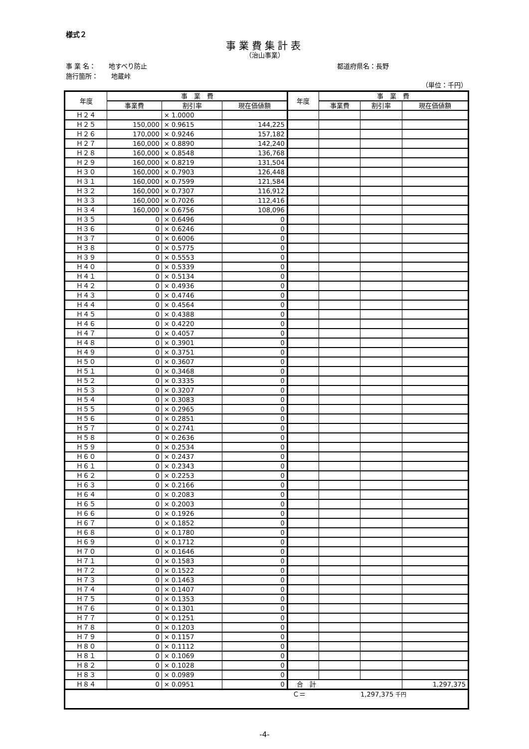様式２
事業費集計表
（治山事業）
事 業 名：　　地すべり防止
施行箇所：　　地蔵峠
都道府県名：長野
（単位：千円）
| 年度 | 事 業 費 | | | 年度 | 事 業 費 | | |
| --- | --- | --- | --- | --- | --- | --- | --- |
| | 事業費 | 割引率 | 現在価値額 | | 事業費 | 割引率 | 現在価値額 |
| Ｈ２４ | | × 1.0000 | | | | | |
| Ｈ２５ | 150,000 | × 0.9615 | 144,225 | | | | |
| Ｈ２６ | 170,000 | × 0.9246 | 157,182 | | | | |
| Ｈ２７ | 160,000 | × 0.8890 | 142,240 | | | | |
| Ｈ２８ | 160,000 | × 0.8548 | 136,768 | | | | |
| Ｈ２９ | 160,000 | × 0.8219 | 131,504 | | | | |
| Ｈ３０ | 160,000 | × 0.7903 | 126,448 | | | | |
| Ｈ３１ | 160,000 | × 0.7599 | 121,584 | | | | |
| Ｈ３２ | 160,000 | × 0.7307 | 116,912 | | | | |
| Ｈ３３ | 160,000 | × 0.7026 | 112,416 | | | | |
| Ｈ３４ | 160,000 | × 0.6756 | 108,096 | | | | |
| Ｈ３５ | 0 | × 0.6496 | 0 | | | | |
| Ｈ３６ | 0 | × 0.6246 | 0 | | | | |
| Ｈ３７ | 0 | × 0.6006 | 0 | | | | |
| Ｈ３８ | 0 | × 0.5775 | 0 | | | | |
| Ｈ３９ | 0 | × 0.5553 | 0 | | | | |
| Ｈ４０ | 0 | × 0.5339 | 0 | | | | |
| Ｈ４１ | 0 | × 0.5134 | 0 | | | | |
| Ｈ４２ | 0 | × 0.4936 | 0 | | | | |
| Ｈ４３ | 0 | × 0.4746 | 0 | | | | |
| Ｈ４４ | 0 | × 0.4564 | 0 | | | | |
| Ｈ４５ | 0 | × 0.4388 | 0 | | | | |
| Ｈ４６ | 0 | × 0.4220 | 0 | | | | |
| Ｈ４７ | 0 | × 0.4057 | 0 | | | | |
| Ｈ４８ | 0 | × 0.3901 | 0 | | | | |
| Ｈ４９ | 0 | × 0.3751 | 0 | | | | |
| Ｈ５０ | 0 | × 0.3607 | 0 | | | | |
| Ｈ５１ | 0 | × 0.3468 | 0 | | | | |
| Ｈ５２ | 0 | × 0.3335 | 0 | | | | |
| Ｈ５３ | 0 | × 0.3207 | 0 | | | | |
| Ｈ５４ | 0 | × 0.3083 | 0 | | | | |
| Ｈ５５ | 0 | × 0.2965 | 0 | | | | |
| Ｈ５６ | 0 | × 0.2851 | 0 | | | | |
| Ｈ５７ | 0 | × 0.2741 | 0 | | | | |
| Ｈ５８ | 0 | × 0.2636 | 0 | | | | |
| Ｈ５９ | 0 | × 0.2534 | 0 | | | | |
| Ｈ６０ | 0 | × 0.2437 | 0 | | | | |
| Ｈ６１ | 0 | × 0.2343 | 0 | | | | |
| Ｈ６２ | 0 | × 0.2253 | 0 | | | | |
| Ｈ６３ | 0 | × 0.2166 | 0 | | | | |
| Ｈ６４ | 0 | × 0.2083 | 0 | | | | |
| Ｈ６５ | 0 | × 0.2003 | 0 | | | | |
| Ｈ６６ | 0 | × 0.1926 | 0 | | | | |
| Ｈ６７ | 0 | × 0.1852 | 0 | | | | |
| Ｈ６８ | 0 | × 0.1780 | 0 | | | | |
| Ｈ６９ | 0 | × 0.1712 | 0 | | | | |
| Ｈ７０ | 0 | × 0.1646 | 0 | | | | |
| Ｈ７１ | 0 | × 0.1583 | 0 | | | | |
| Ｈ７２ | 0 | × 0.1522 | 0 | | | | |
| Ｈ７３ | 0 | × 0.1463 | 0 | | | | |
| Ｈ７４ | 0 | × 0.1407 | 0 | | | | |
| Ｈ７５ | 0 | × 0.1353 | 0 | | | | |
| Ｈ７６ | 0 | × 0.1301 | 0 | | | | |
| Ｈ７７ | 0 | × 0.1251 | 0 | | | | |
| Ｈ７８ | 0 | × 0.1203 | 0 | | | | |
| Ｈ７９ | 0 | × 0.1157 | 0 | | | | |
| Ｈ８０ | 0 | × 0.1112 | 0 | | | | |
| Ｈ８１ | 0 | × 0.1069 | 0 | | | | |
| Ｈ８２ | 0 | × 0.1028 | 0 | | | | |
| Ｈ８３ | 0 | × 0.0989 | 0 | | | | |
| Ｈ８４ | 0 | × 0.0951 | 0 | 合 計 | | | 1,297,375 |
| Ｃ＝ 1,297,375 千円 | | | | | | | |
-4-